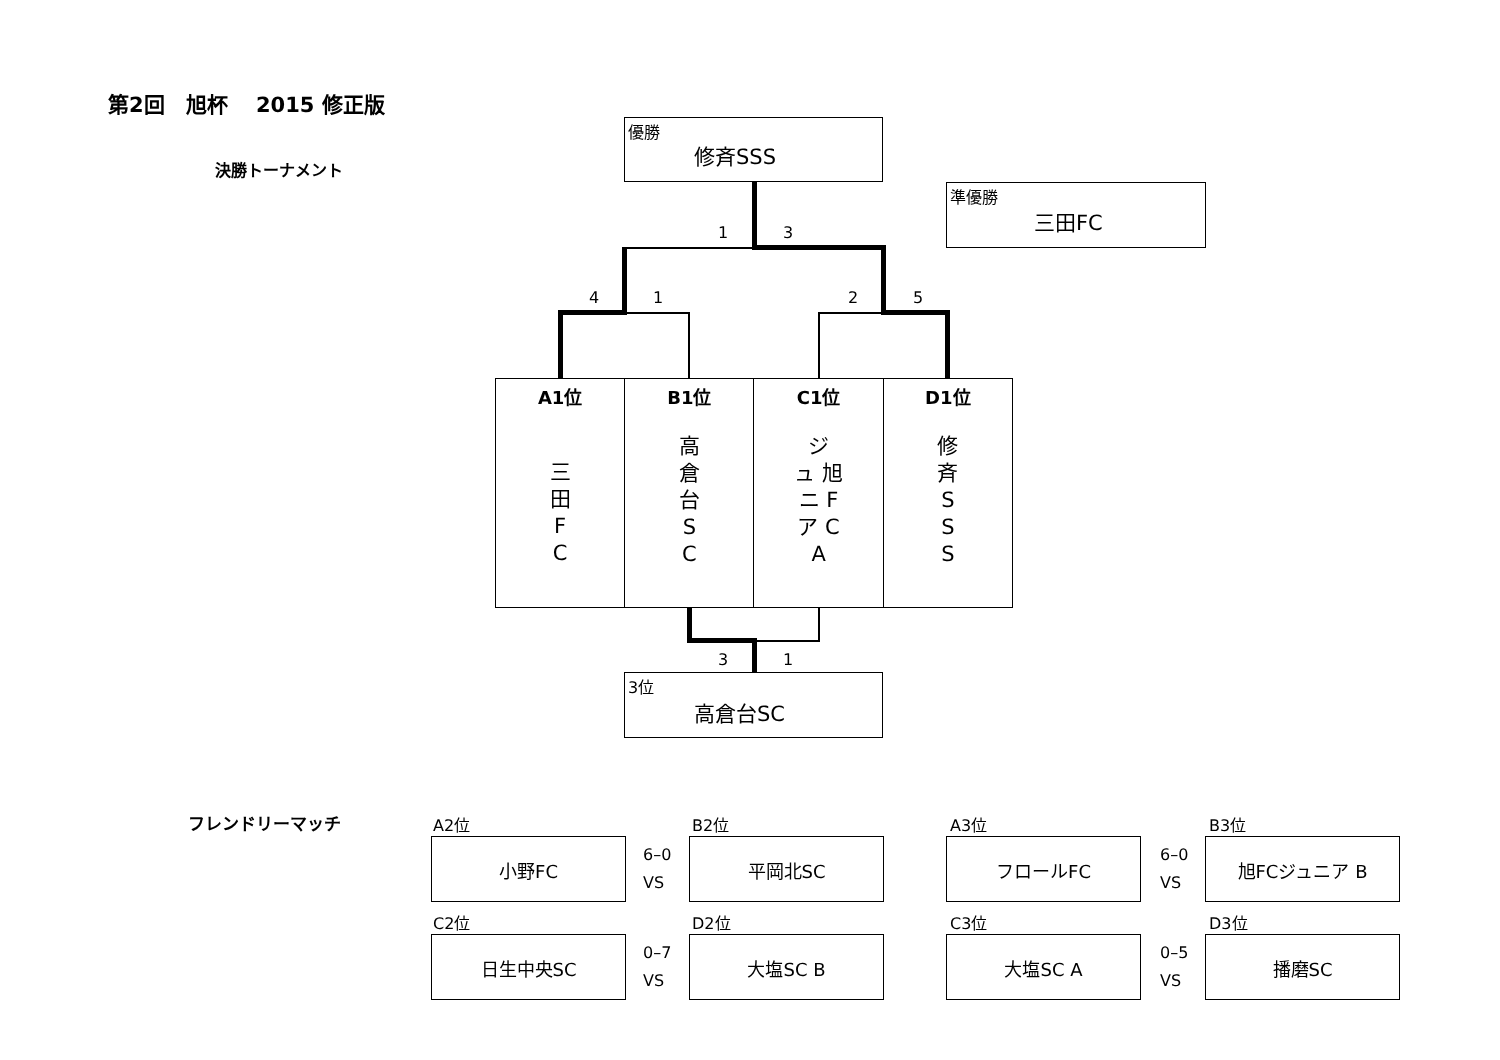第2回　旭杯　 2015 修正版
決勝トーナメント
優勝
修斉SSS
準優勝
三田FC
1 3
4 1 2 5
| A1位 三 田 F C | B1位 高 倉 台 S C | C1位 ジ ュ 旭 ニ F ア C A | D1位 修 斉 S S S |
| --- | --- | --- | --- |
3 1
3位
高倉台SC
フレンドリーマッチ A2位 B2位 A3位 B3位
小野FC
6–0
VS
平岡北SC フロールFC
6–0
VS
旭FCジュニア B
C2位 D2位 C3位 D3位
日生中央SC
0–7
VS
大塩SC B 大塩SC A
0–5
VS
播磨SC